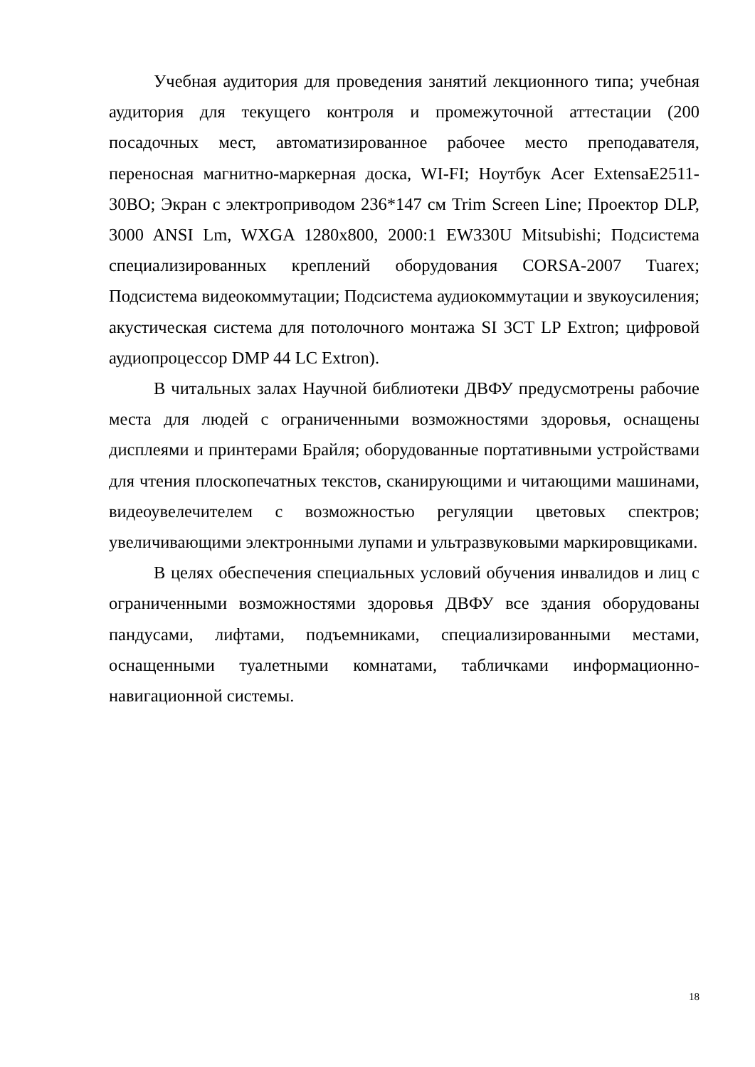Учебная аудитория для проведения занятий лекционного типа; учебная аудитория для текущего контроля и промежуточной аттестации (200 посадочных мест, автоматизированное рабочее место преподавателя, переносная магнитно-маркерная доска, WI-FI; Ноутбук Acer ExtensaE2511-30BO; Экран с электроприводом 236*147 см Trim Screen Line; Проектор DLP, 3000 ANSI Lm, WXGA 1280x800, 2000:1 EW330U Mitsubishi; Подсистема специализированных креплений оборудования CORSA-2007 Tuarex; Подсистема видеокоммутации; Подсистема аудиокоммутации и звукоусиления; акустическая система для потолочного монтажа SI 3CT LP Extron; цифровой аудиопроцессор DMP 44 LC Extron).
В читальных залах Научной библиотеки ДВФУ предусмотрены рабочие места для людей с ограниченными возможностями здоровья, оснащены дисплеями и принтерами Брайля; оборудованные портативными устройствами для чтения плоскопечатных текстов, сканирующими и читающими машинами, видеоувелечителем с возможностью регуляции цветовых спектров; увеличивающими электронными лупами и ультразвуковыми маркировщиками.
В целях обеспечения специальных условий обучения инвалидов и лиц с ограниченными возможностями здоровья ДВФУ все здания оборудованы пандусами, лифтами, подъемниками, специализированными местами, оснащенными туалетными комнатами, табличками информационно-навигационной системы.
18